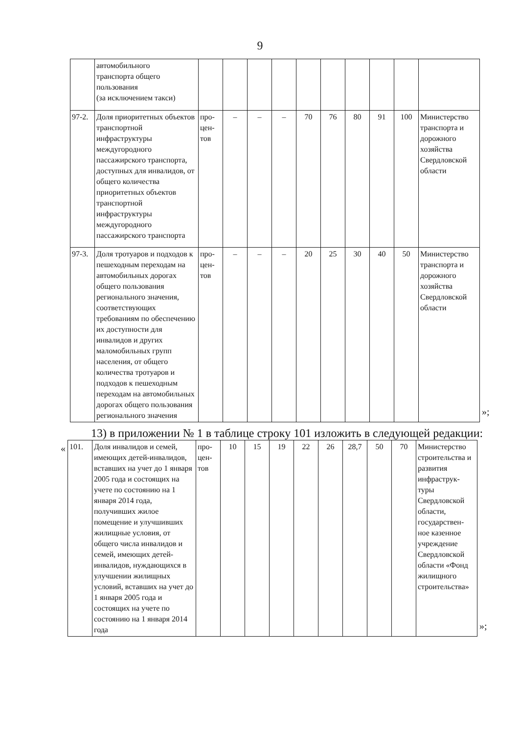9
| | автомобильного транспорта общего пользования (за исключением такси) | | | | | | | | | | |
| 97-2. | Доля приоритетных объектов транспортной инфраструктуры междугородного пассажирского транспорта, доступных для инвалидов, от общего количества приоритетных объектов транспортной инфраструктуры междугородного пассажирского транспорта | про- цен- тов | – | – | – | 70 | 76 | 80 | 91 | 100 | Министерство транспорта и дорожного хозяйства Свердловской области |
| 97-3. | Доля тротуаров и подходов к пешеходным переходам на автомобильных дорогах общего пользования регионального значения, соответствующих требованиям по обеспечению их доступности для инвалидов и других маломобильных групп населения, от общего количества тротуаров и подходов к пешеходным переходам на автомобильных дорогах общего пользования регионального значения | про- цен- тов | – | – | – | 20 | 25 | 30 | 40 | 50 | Министерство транспорта и дорожного хозяйства Свердловской области |
»;
13) в приложении № 1 в таблице строку 101 изложить в следующей редакции:
«
| 101. | Доля инвалидов и семей, имеющих детей-инвалидов, вставших на учет до 1 января 2005 года и состоящих на учете по состоянию на 1 января 2014 года, получивших жилое помещение и улучшивших жилищные условия, от общего числа инвалидов и семей, имеющих детей-инвалидов, нуждающихся в улучшении жилищных условий, вставших на учет до 1 января 2005 года и состоящих на учете по состоянию на 1 января 2014 года | про- цен- тов | 10 | 15 | 19 | 22 | 26 | 28,7 | 50 | 70 | Министерство строительства и развития инфраструк-туры Свердловской области, государствен-ное казенное учреждение Свердловской области «Фонд жилищного строительства» |
»;